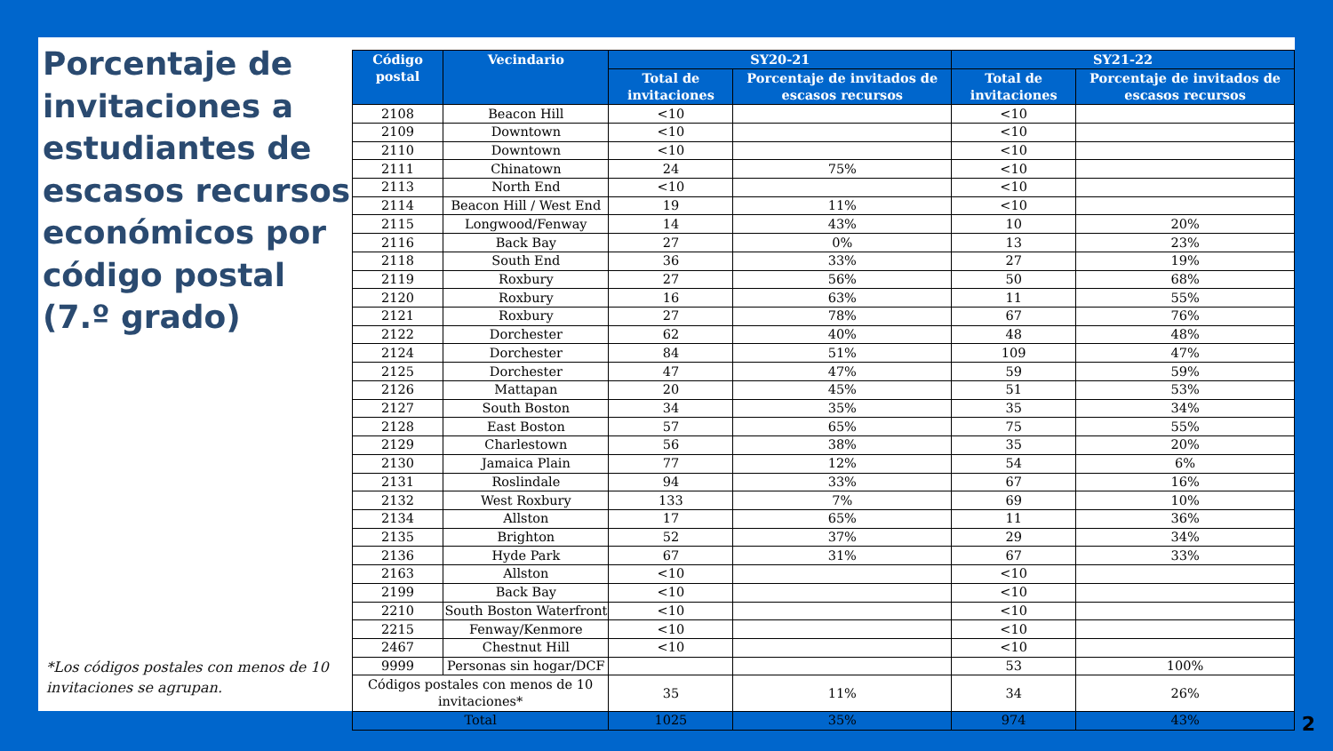Porcentaje de invitaciones a estudiantes de escasos recursos económicos por código postal
(7.º grado)
*Los códigos postales con menos de 10 invitaciones se agrupan.
| Código postal | Vecindario | SY20-21 | | SY21-22 | |
| --- | --- | --- | --- | --- | --- |
| | | Total de invitaciones | Porcentaje de invitados de escasos recursos | Total de invitaciones | Porcentaje de invitados de escasos recursos |
| 2108 | Beacon Hill | <10 | | <10 | |
| 2109 | Downtown | <10 | | <10 | |
| 2110 | Downtown | <10 | | <10 | |
| 2111 | Chinatown | 24 | 75% | <10 | |
| 2113 | North End | <10 | | <10 | |
| 2114 | Beacon Hill / West End | 19 | 11% | <10 | |
| 2115 | Longwood/Fenway | 14 | 43% | 10 | 20% |
| 2116 | Back Bay | 27 | 0% | 13 | 23% |
| 2118 | South End | 36 | 33% | 27 | 19% |
| 2119 | Roxbury | 27 | 56% | 50 | 68% |
| 2120 | Roxbury | 16 | 63% | 11 | 55% |
| 2121 | Roxbury | 27 | 78% | 67 | 76% |
| 2122 | Dorchester | 62 | 40% | 48 | 48% |
| 2124 | Dorchester | 84 | 51% | 109 | 47% |
| 2125 | Dorchester | 47 | 47% | 59 | 59% |
| 2126 | Mattapan | 20 | 45% | 51 | 53% |
| 2127 | South Boston | 34 | 35% | 35 | 34% |
| 2128 | East Boston | 57 | 65% | 75 | 55% |
| 2129 | Charlestown | 56 | 38% | 35 | 20% |
| 2130 | Jamaica Plain | 77 | 12% | 54 | 6% |
| 2131 | Roslindale | 94 | 33% | 67 | 16% |
| 2132 | West Roxbury | 133 | 7% | 69 | 10% |
| 2134 | Allston | 17 | 65% | 11 | 36% |
| 2135 | Brighton | 52 | 37% | 29 | 34% |
| 2136 | Hyde Park | 67 | 31% | 67 | 33% |
| 2163 | Allston | <10 | | <10 | |
| 2199 | Back Bay | <10 | | <10 | |
| 2210 | South Boston Waterfront | <10 | | <10 | |
| 2215 | Fenway/Kenmore | <10 | | <10 | |
| 2467 | Chestnut Hill | <10 | | <10 | |
| 9999 | Personas sin hogar/DCF | | | 53 | 100% |
| Códigos postales con menos de 10 invitaciones* | | 35 | 11% | 34 | 26% |
| Total | | 1025 | 35% | 974 | 43% |
2